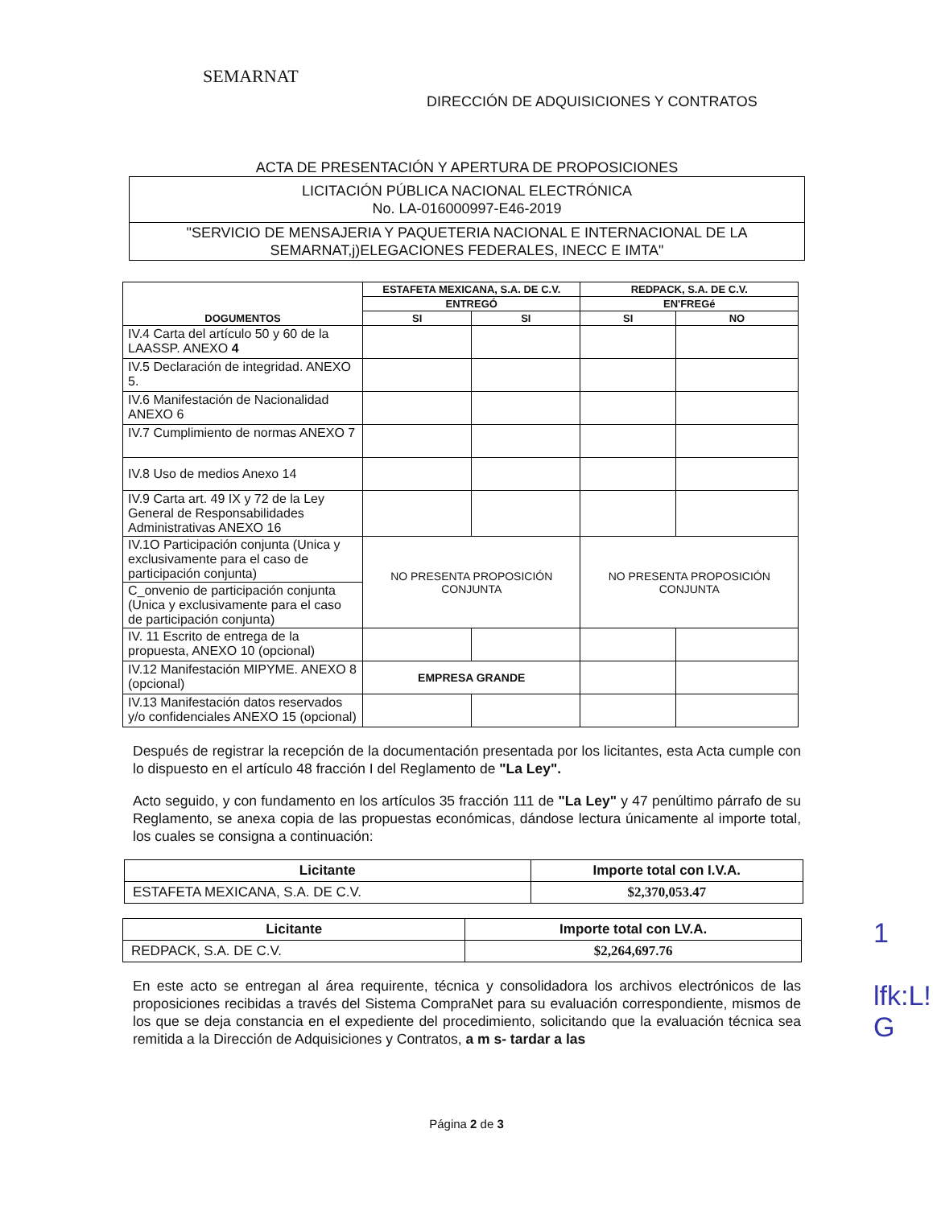SEMARNAT
DIRECCIÓN DE ADQUISICIONES Y CONTRATOS
ACTA DE PRESENTACIÓN Y APERTURA DE PROPOSICIONES
LICITACIÓN PÚBLICA NACIONAL ELECTRÓNICA
No. LA-016000997-E46-2019
"SERVICIO DE MENSAJERIA Y PAQUETERIA NACIONAL E INTERNACIONAL DE LA SEMARNAT,j)ELEGACIONES FEDERALES, INECC E IMTA"
| DOGUMENTOS | ESTAFETA MEXICANA, S.A. DE C.V. | | REDPACK, S.A. DE C.V. | |
| --- | --- | --- | --- | --- |
| | ENTREGÓ | | EN'FREGé | |
| | SI | SI | SI | NO |
| IV.4 Carta del artículo 50 y 60 de la LAASSP. ANEXO 4 | | | | |
| IV.5 Declaración de integridad. ANEXO 5. | | | | |
| IV.6 Manifestación de Nacionalidad ANEXO 6 | | | | |
| IV.7 Cumplimiento de normas ANEXO 7 | | | | |
| IV.8 Uso de medios Anexo 14 | | | | |
| IV.9 Carta art. 49 IX y 72 de la Ley General de Responsabilidades Administrativas ANEXO 16 | | | | |
| IV.1O Participación conjunta (Unica y exclusivamente para el caso de participación conjunta) | NO PRESENTA PROPOSICIÓN CONJUNTA | | NO PRESENTA PROPOSICIÓN CONJUNTA | |
| C_onvenio de participación conjunta (Unica y exclusivamente para el caso de participación conjunta) | | | | |
| IV. 11 Escrito de entrega de la propuesta, ANEXO 10 (opcional) | | | | |
| IV.12 Manifestación MIPYME. ANEXO 8 (opcional) | EMPRESA GRANDE | | | |
| IV.13 Manifestación datos reservados y/o confidenciales ANEXO 15 (opcional) | | | | |
Después de registrar la recepción de la documentación presentada por los licitantes, esta Acta cumple con lo dispuesto en el artículo 48 fracción I del Reglamento de "La Ley".
Acto seguido, y con fundamento en los artículos 35 fracción 111 de "La Ley" y 47 penúltimo párrafo de su Reglamento, se anexa copia de las propuestas económicas, dándose lectura únicamente al importe total, los cuales se consigna a continuación:
| Licitante | Importe total con I.V.A. |
| --- | --- |
| ESTAFETA MEXICANA, S.A. DE C.V. | $2,370,053.47 |
| Licitante | Importe total con LV.A. |
| --- | --- |
| REDPACK, S.A. DE C.V. | $2,264,697.76 |
En este acto se entregan al área requirente, técnica y consolidadora los archivos electrónicos de las proposiciones recibidas a través del Sistema CompraNet para su evaluación correspondiente, mismos de los que se deja constancia en el expediente del procedimiento, solicitando que la evaluación técnica sea remitida a la Dirección de Adquisiciones y Contratos, a m s- tardar a las
1
lfk:L!
G
Página 2 de 3